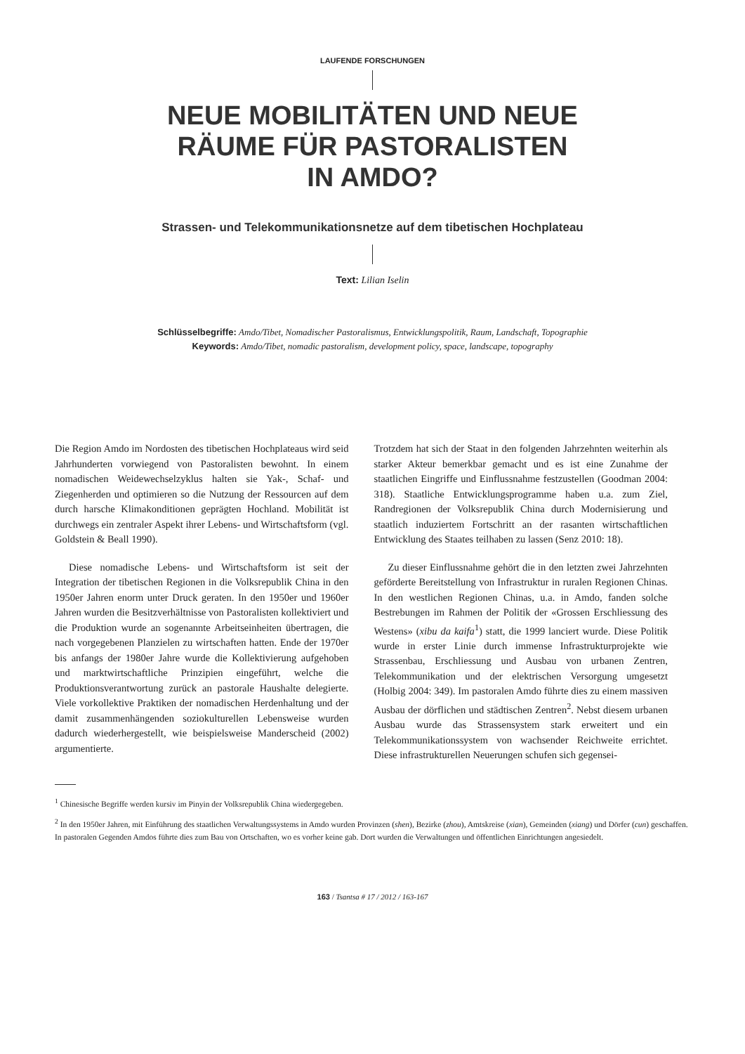LAUFENDE FORSCHUNGEN
NEUE MOBILITÄTEN UND NEUE
RÄUME FÜR PASTORALISTEN
IN AMDO?
Strassen- und Telekommunikationsnetze auf dem tibetischen Hochplateau
Text: Lilian Iselin
Schlüsselbegriffe: Amdo/Tibet, Nomadischer Pastoralismus, Entwicklungspolitik, Raum, Landschaft, Topographie
Keywords: Amdo/Tibet, nomadic pastoralism, development policy, space, landscape, topography
Die Region Amdo im Nordosten des tibetischen Hochplateaus wird seid Jahrhunderten vorwiegend von Pastoralisten bewohnt. In einem nomadischen Weidewechselzyklus halten sie Yak-, Schaf- und Ziegenherden und optimieren so die Nutzung der Ressourcen auf dem durch harsche Klimakonditionen geprägten Hochland. Mobilität ist durchwegs ein zentraler Aspekt ihrer Lebens- und Wirtschaftsform (vgl. Goldstein & Beall 1990).
Diese nomadische Lebens- und Wirtschaftsform ist seit der Integration der tibetischen Regionen in die Volksrepublik China in den 1950er Jahren enorm unter Druck geraten. In den 1950er und 1960er Jahren wurden die Besitzverhältnisse von Pastoralisten kollektiviert und die Produktion wurde an sogenannte Arbeitseinheiten übertragen, die nach vorgegebenen Planzielen zu wirtschaften hatten. Ende der 1970er bis anfangs der 1980er Jahre wurde die Kollektivierung aufgehoben und marktwirtschaftliche Prinzipien eingeführt, welche die Produktionsverantwortung zurück an pastorale Haushalte delegierte. Viele vorkollektive Praktiken der nomadischen Herdenhaltung und der damit zusammenhängenden soziokulturellen Lebensweise wurden dadurch wiederhergestellt, wie beispielsweise Manderscheid (2002) argumentierte.
Trotzdem hat sich der Staat in den folgenden Jahrzehnten weiterhin als starker Akteur bemerkbar gemacht und es ist eine Zunahme der staatlichen Eingriffe und Einflussnahme festzustellen (Goodman 2004: 318). Staatliche Entwicklungsprogramme haben u.a. zum Ziel, Randregionen der Volksrepublik China durch Modernisierung und staatlich induziertem Fortschritt an der rasanten wirtschaftlichen Entwicklung des Staates teilhaben zu lassen (Senz 2010: 18).
Zu dieser Einflussnahme gehört die in den letzten zwei Jahrzehnten geförderte Bereitstellung von Infrastruktur in ruralen Regionen Chinas. In den westlichen Regionen Chinas, u.a. in Amdo, fanden solche Bestrebungen im Rahmen der Politik der «Grossen Erschliessung des Westens» (xibu da kaifa<sup>1</sup>) statt, die 1999 lanciert wurde. Diese Politik wurde in erster Linie durch immense Infrastrukturprojekte wie Strassenbau, Erschliessung und Ausbau von urbanen Zentren, Telekommunikation und der elektrischen Versorgung umgesetzt (Holbig 2004: 349). Im pastoralen Amdo führte dies zu einem massiven Ausbau der dörflichen und städtischen Zentren<sup>2</sup>. Nebst diesem urbanen Ausbau wurde das Strassensystem stark erweitert und ein Telekommunikationssystem von wachsender Reichweite errichtet. Diese infrastrukturellen Neuerungen schufen sich gegensei-
<sup>1</sup> Chinesische Begriffe werden kursiv im Pinyin der Volksrepublik China wiedergegeben.
<sup>2</sup> In den 1950er Jahren, mit Einführung des staatlichen Verwaltungssystems in Amdo wurden Provinzen (shen), Bezirke (zhou), Amtskreise (xian), Gemeinden (xiang) und Dörfer (cun) geschaffen. In pastoralen Gegenden Amdos führte dies zum Bau von Ortschaften, wo es vorher keine gab. Dort wurden die Verwaltungen und öffentlichen Einrichtungen angesiedelt.
163 / Tsantsa # 17 / 2012 / 163-167